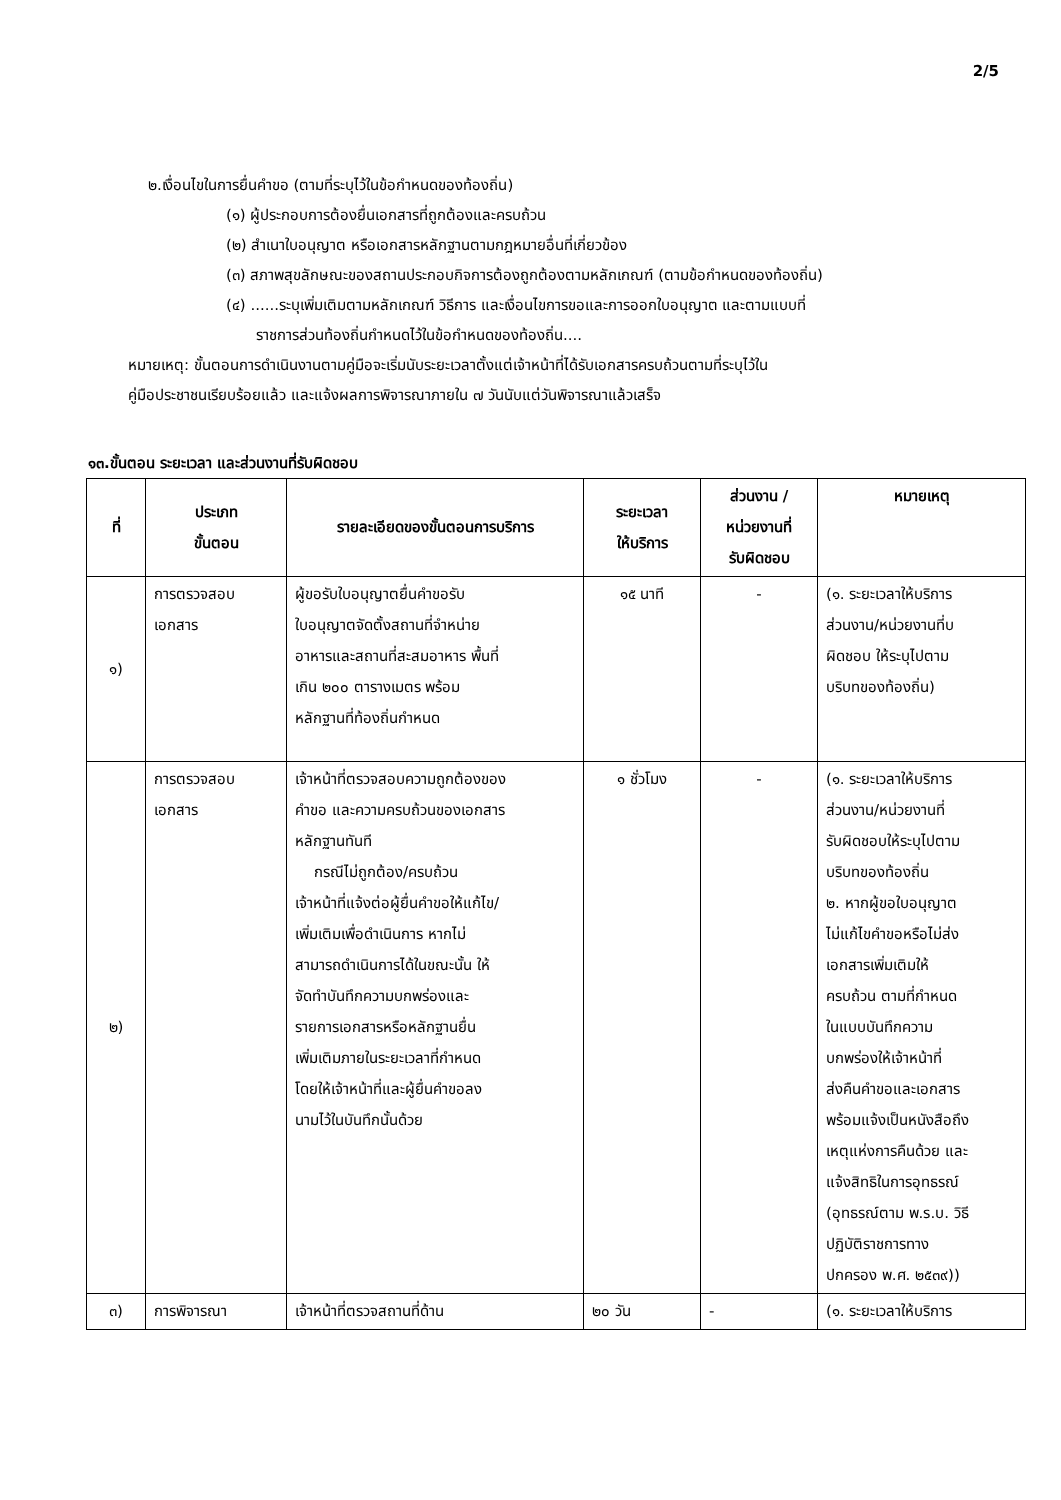2/5
๒.เงื่อนไขในการยื่นคำขอ (ตามที่ระบุไว้ในข้อกำหนดของท้องถิ่น)
(๑) ผู้ประกอบการต้องยื่นเอกสารที่ถูกต้องและครบถ้วน
(๒) สำเนาใบอนุญาต หรือเอกสารหลักฐานตามกฎหมายอื่นที่เกี่ยวข้อง
(๓) สภาพสุขลักษณะของสถานประกอบกิจการต้องถูกต้องตามหลักเกณฑ์ (ตามข้อกำหนดของท้องถิ่น)
(๔) ......ระบุเพิ่มเติมตามหลักเกณฑ์ วิธีการ และเงื่อนไขการขอและการออกใบอนุญาต และตามแบบที่
ราชการส่วนท้องถิ่นกำหนดไว้ในข้อกำหนดของท้องถิ่น....
หมายเหตุ: ขั้นตอนการดำเนินงานตามคู่มือจะเริ่มนับระยะเวลาตั้งแต่เจ้าหน้าที่ได้รับเอกสารครบถ้วนตามที่ระบุไว้ใน
คู่มือประชาชนเรียบร้อยแล้ว และแจ้งผลการพิจารณาภายใน ๗ วันนับแต่วันพิจารณาแล้วเสร็จ
๑๓.ขั้นตอน ระยะเวลา และส่วนงานที่รับผิดชอบ
| ที่ | ประเภท ขั้นตอน | รายละเอียดของขั้นตอนการบริการ | ระยะเวลา ให้บริการ | ส่วนงาน / หน่วยงานที่ รับผิดชอบ | หมายเหตุ |
| --- | --- | --- | --- | --- | --- |
| ๑) | การตรวจสอบ เอกสาร | ผู้ขอรับใบอนุญาตยื่นคำขอรับ ใบอนุญาตจัดตั้งสถานที่จำหน่าย อาหารและสถานที่สะสมอาหาร พื้นที่ เกิน ๒๐๐ ตารางเมตร พร้อม หลักฐานที่ท้องถิ่นกำหนด | ๑๕ นาที | - | (๑. ระยะเวลาให้บริการ ส่วนงาน/หน่วยงานที่บ ผิดชอบ ให้ระบุไปตาม บริบทของท้องถิ่น) |
| ๒) | การตรวจสอบ เอกสาร | เจ้าหน้าที่ตรวจสอบความถูกต้องของ คำขอ และความครบถ้วนของเอกสาร หลักฐานทันที กรณีไม่ถูกต้อง/ครบถ้วน เจ้าหน้าที่แจ้งต่อผู้ยื่นคำขอให้แก้ไข/ เพิ่มเติมเพื่อดำเนินการ หากไม่ สามารถดำเนินการได้ในขณะนั้น ให้ จัดทำบันทึกความบกพร่องและ รายการเอกสารหรือหลักฐานยื่น เพิ่มเติมภายในระยะเวลาที่กำหนด โดยให้เจ้าหน้าที่และผู้ยื่นคำขอลง นามไว้ในบันทึกนั้นด้วย | ๑ ชั่วโมง | - | (๑. ระยะเวลาให้บริการ ส่วนงาน/หน่วยงานที่ รับผิดชอบให้ระบุไปตาม บริบทของท้องถิ่น ๒. หากผู้ขอใบอนุญาต ไม่แก้ไขคำขอหรือไม่ส่ง เอกสารเพิ่มเติมให้ ครบถ้วน ตามที่กำหนด ในแบบบันทึกความ บกพร่องให้เจ้าหน้าที่ ส่งคืนคำขอและเอกสาร พร้อมแจ้งเป็นหนังสือถึง เหตุแห่งการคืนด้วย และ แจ้งสิทธิในการอุทธรณ์ (อุทธรณ์ตาม พ.ร.บ. วิธี ปฏิบัติราชการทาง ปกครอง พ.ศ. ๒๕๓๙)) |
| ๓) | การพิจารณา | เจ้าหน้าที่ตรวจสถานที่ด้าน | ๒๐ วัน | - | (๑. ระยะเวลาให้บริการ |